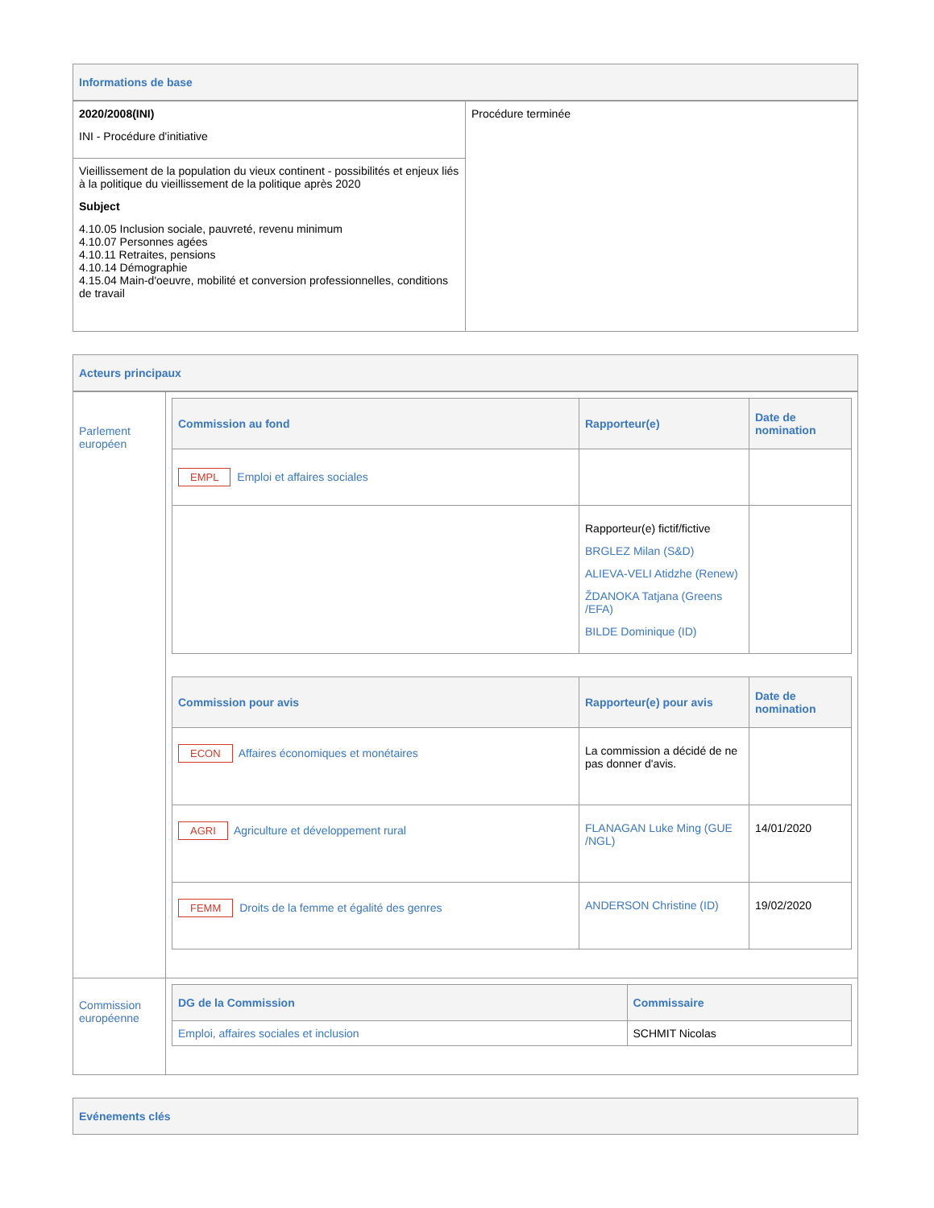Informations de base
| 2020/2008(INI) INI - Procédure d'initiative | Procédure terminée |
| Vieillissement de la population du vieux continent - possibilités et enjeux liés à la politique du vieillissement de la politique après 2020 Subject 4.10.05 Inclusion sociale, pauvreté, revenu minimum 4.10.07 Personnes agées 4.10.11 Retraites, pensions 4.10.14 Démographie 4.15.04 Main-d'oeuvre, mobilité et conversion professionnelles, conditions de travail | |
Acteurs principaux
| Parlement européen | / Commission au fond / Rapporteur(e) / Date de nomination / / --- / --- / --- / / EMPL Emploi et affaires sociales / / / / / Rapporteur(e) fictif/fictive BRGLEZ Milan (S&D) ALIEVA-VELI Atidzhe (Renew) ŽDANOKA Tatjana (Greens /EFA) BILDE Dominique (ID) / / / Commission pour avis / Rapporteur(e) pour avis / Date de nomination / / --- / --- / --- / / ECON Affaires économiques et monétaires / La commission a décidé de ne pas donner d'avis. / / / AGRI Agriculture et développement rural / FLANAGAN Luke Ming (GUE /NGL) / 14/01/2020 / / FEMM Droits de la femme et égalité des genres / ANDERSON Christine (ID) / 19/02/2020 / |
| Commission européenne | / DG de la Commission / Commissaire / / --- / --- / / Emploi, affaires sociales et inclusion / SCHMIT Nicolas / |
Evénements clés